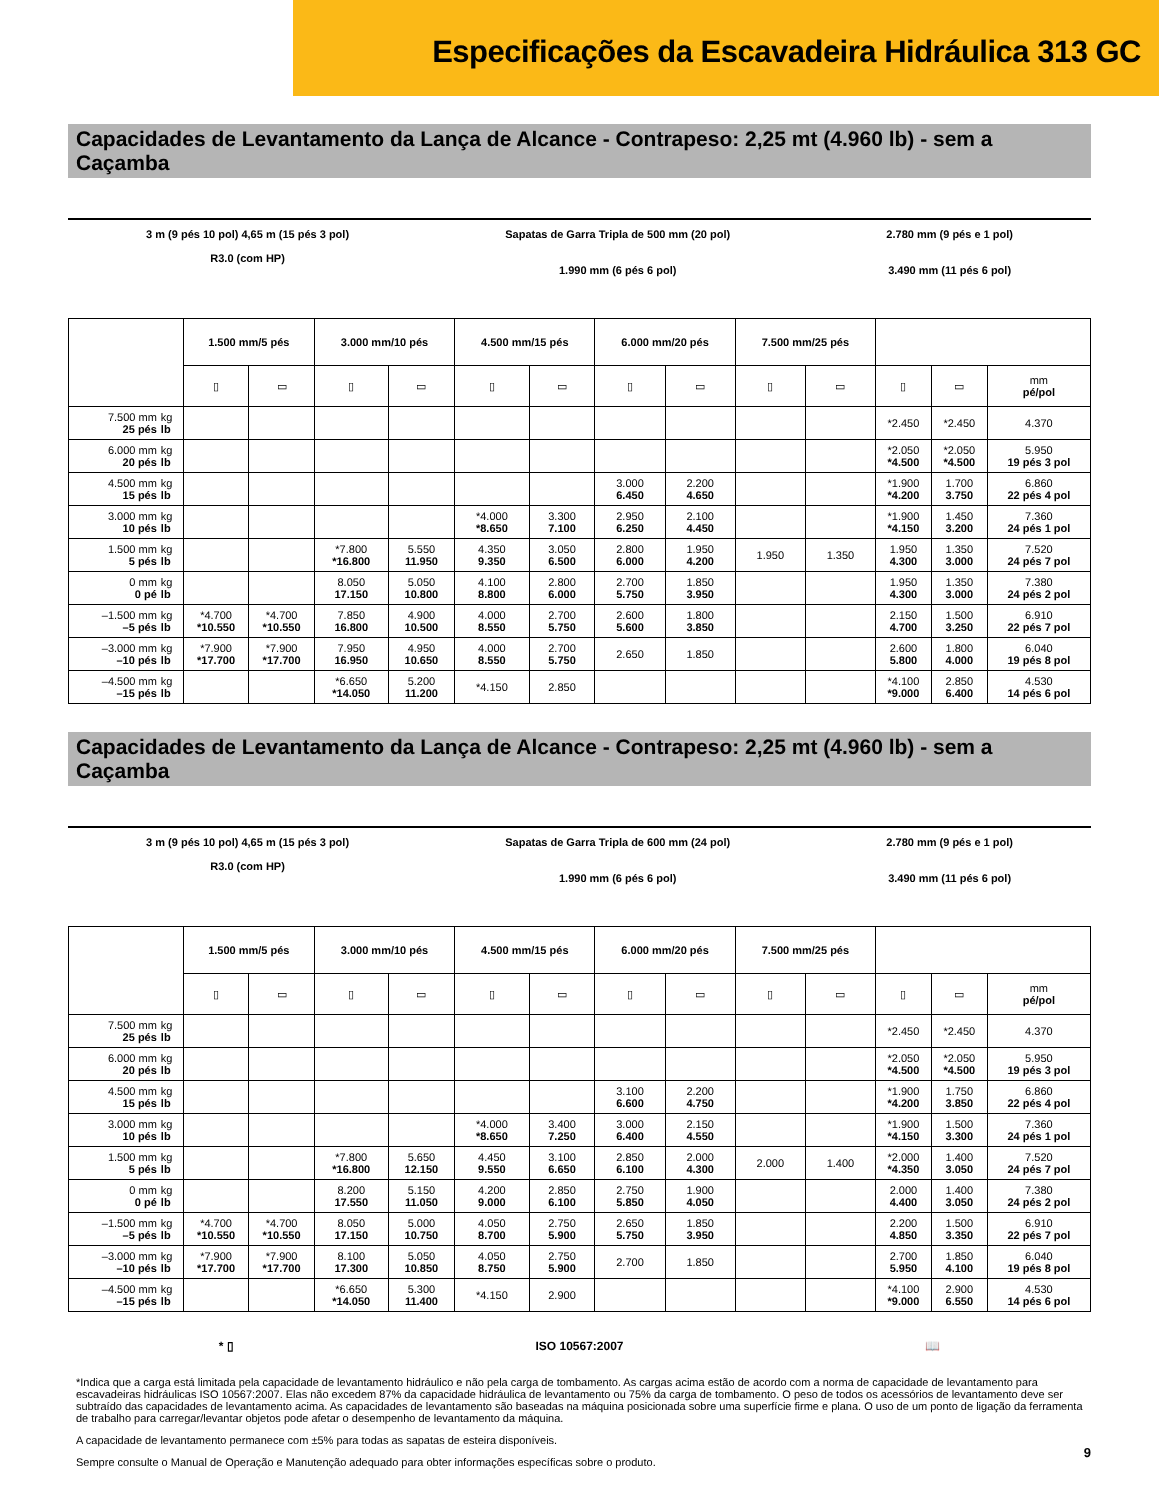Especificações da Escavadeira Hidráulica 313 GC
Capacidades de Levantamento da Lança de Alcance - Contrapeso: 2,25 mt (4.960 lb) - sem a Caçamba
3 m (9 pés 10 pol) 4,65 m (15 pés 3 pol)
R3.0 (com HP)
Sapatas de Garra Tripla de 500 mm (20 pol)
1.990 mm (6 pés 6 pol)
2.780 mm (9 pés e 1 pol)
3.490 mm (11 pés 6 pol)
| | | 1.500 mm/5 pés | | 3.000 mm/10 pés | | 4.500 mm/15 pés | | 6.000 mm/20 pés | | 7.500 mm/25 pés | | | | |
| --- | --- | --- | --- | --- | --- | --- | --- | --- | --- | --- | --- | --- | --- | --- |
| | | ▯ | ▭ | ▯ | ▭ | ▯ | ▭ | ▯ | ▭ | ▯ | ▭ | ▯ | ▭ | mm pé/pol |
| 7.500 mm 25 pés | kg lb | | | | | | | | | | | *2.450 | *2.450 | 4.370 |
| 6.000 mm 20 pés | kg lb | | | | | | | | | | | *2.050 *4.500 | *2.050 *4.500 | 5.950 19 pés 3 pol |
| 4.500 mm 15 pés | kg lb | | | | | | | 3.000 6.450 | 2.200 4.650 | | | *1.900 *4.200 | 1.700 3.750 | 6.860 22 pés 4 pol |
| 3.000 mm 10 pés | kg lb | | | | | *4.000 *8.650 | 3.300 7.100 | 2.950 6.250 | 2.100 4.450 | | | *1.900 *4.150 | 1.450 3.200 | 7.360 24 pés 1 pol |
| 1.500 mm 5 pés | kg lb | | | *7.800 *16.800 | 5.550 11.950 | 4.350 9.350 | 3.050 6.500 | 2.800 6.000 | 1.950 4.200 | 1.950 | 1.350 | 1.950 4.300 | 1.350 3.000 | 7.520 24 pés 7 pol |
| 0 mm 0 pé | kg lb | | | 8.050 17.150 | 5.050 10.800 | 4.100 8.800 | 2.800 6.000 | 2.700 5.750 | 1.850 3.950 | | | 1.950 4.300 | 1.350 3.000 | 7.380 24 pés 2 pol |
| –1.500 mm –5 pés | kg lb | *4.700 *10.550 | *4.700 *10.550 | 7.850 16.800 | 4.900 10.500 | 4.000 8.550 | 2.700 5.750 | 2.600 5.600 | 1.800 3.850 | | | 2.150 4.700 | 1.500 3.250 | 6.910 22 pés 7 pol |
| –3.000 mm –10 pés | kg lb | *7.900 *17.700 | *7.900 *17.700 | 7.950 16.950 | 4.950 10.650 | 4.000 8.550 | 2.700 5.750 | 2.650 | 1.850 | | | 2.600 5.800 | 1.800 4.000 | 6.040 19 pés 8 pol |
| –4.500 mm –15 pés | kg lb | | | *6.650 *14.050 | 5.200 11.200 | *4.150 | 2.850 | | | | | *4.100 *9.000 | 2.850 6.400 | 4.530 14 pés 6 pol |
Capacidades de Levantamento da Lança de Alcance - Contrapeso: 2,25 mt (4.960 lb) - sem a Caçamba
3 m (9 pés 10 pol) 4,65 m (15 pés 3 pol)
R3.0 (com HP)
Sapatas de Garra Tripla de 600 mm (24 pol)
1.990 mm (6 pés 6 pol)
2.780 mm (9 pés e 1 pol)
3.490 mm (11 pés 6 pol)
| | | 1.500 mm/5 pés | | 3.000 mm/10 pés | | 4.500 mm/15 pés | | 6.000 mm/20 pés | | 7.500 mm/25 pés | | | | |
| --- | --- | --- | --- | --- | --- | --- | --- | --- | --- | --- | --- | --- | --- | --- |
| | | ▯ | ▭ | ▯ | ▭ | ▯ | ▭ | ▯ | ▭ | ▯ | ▭ | ▯ | ▭ | mm pé/pol |
| 7.500 mm 25 pés | kg lb | | | | | | | | | | | *2.450 | *2.450 | 4.370 |
| 6.000 mm 20 pés | kg lb | | | | | | | | | | | *2.050 *4.500 | *2.050 *4.500 | 5.950 19 pés 3 pol |
| 4.500 mm 15 pés | kg lb | | | | | | | 3.100 6.600 | 2.200 4.750 | | | *1.900 *4.200 | 1.750 3.850 | 6.860 22 pés 4 pol |
| 3.000 mm 10 pés | kg lb | | | | | *4.000 *8.650 | 3.400 7.250 | 3.000 6.400 | 2.150 4.550 | | | *1.900 *4.150 | 1.500 3.300 | 7.360 24 pés 1 pol |
| 1.500 mm 5 pés | kg lb | | | *7.800 *16.800 | 5.650 12.150 | 4.450 9.550 | 3.100 6.650 | 2.850 6.100 | 2.000 4.300 | 2.000 | 1.400 | *2.000 *4.350 | 1.400 3.050 | 7.520 24 pés 7 pol |
| 0 mm 0 pé | kg lb | | | 8.200 17.550 | 5.150 11.050 | 4.200 9.000 | 2.850 6.100 | 2.750 5.850 | 1.900 4.050 | | | 2.000 4.400 | 1.400 3.050 | 7.380 24 pés 2 pol |
| –1.500 mm –5 pés | kg lb | *4.700 *10.550 | *4.700 *10.550 | 8.050 17.150 | 5.000 10.750 | 4.050 8.700 | 2.750 5.900 | 2.650 5.750 | 1.850 3.950 | | | 2.200 4.850 | 1.500 3.350 | 6.910 22 pés 7 pol |
| –3.000 mm –10 pés | kg lb | *7.900 *17.700 | *7.900 *17.700 | 8.100 17.300 | 5.050 10.850 | 4.050 8.750 | 2.750 5.900 | 2.700 | 1.850 | | | 2.700 5.950 | 1.850 4.100 | 6.040 19 pés 8 pol |
| –4.500 mm –15 pés | kg lb | | | *6.650 *14.050 | 5.300 11.400 | *4.150 | 2.900 | | | | | *4.100 *9.000 | 2.900 6.550 | 4.530 14 pés 6 pol |
* ▯ ISO 10567:2007 📖
*Indica que a carga está limitada pela capacidade de levantamento hidráulico e não pela carga de tombamento. As cargas acima estão de acordo com a norma de capacidade de levantamento para escavadeiras hidráulicas ISO 10567:2007. Elas não excedem 87% da capacidade hidráulica de levantamento ou 75% da carga de tombamento. O peso de todos os acessórios de levantamento deve ser subtraído das capacidades de levantamento acima. As capacidades de levantamento são baseadas na máquina posicionada sobre uma superfície firme e plana. O uso de um ponto de ligação da ferramenta de trabalho para carregar/levantar objetos pode afetar o desempenho de levantamento da máquina.
A capacidade de levantamento permanece com ±5% para todas as sapatas de esteira disponíveis.
Sempre consulte o Manual de Operação e Manutenção adequado para obter informações específicas sobre o produto.
9